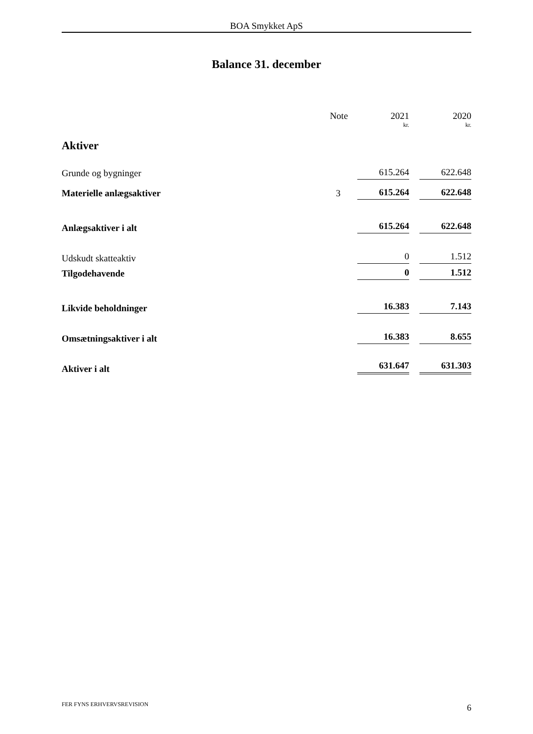BOA Smykket ApS
Balance 31. december
| | Note | 2021 | 2020 |
| --- | --- | --- | --- |
| | | kr. | kr. |
| Aktiver | | | |
| Grunde og bygninger | | 615.264 | 622.648 |
| Materielle anlægsaktiver | 3 | 615.264 | 622.648 |
| Anlægsaktiver i alt | | 615.264 | 622.648 |
| Udskudt skatteaktiv | | 0 | 1.512 |
| Tilgodehavende | | 0 | 1.512 |
| Likvide beholdninger | | 16.383 | 7.143 |
| Omsætningsaktiver i alt | | 16.383 | 8.655 |
| Aktiver i alt | | 631.647 | 631.303 |
FER FYNS ERHVERVSREVISION 6